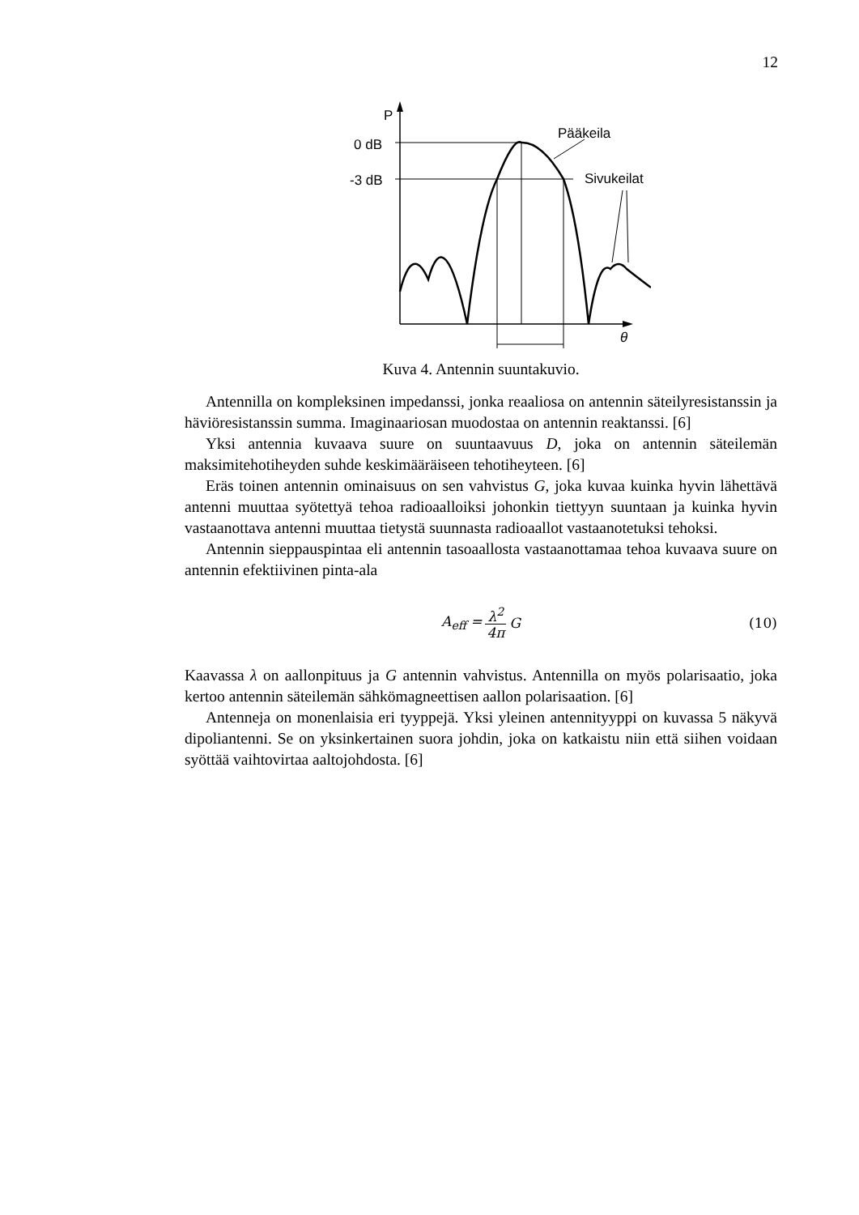12
P
0 dB
-3 dB
Pääkeila
Sivukeilat
θ
Kuva 4. Antennin suuntakuvio.
Antennilla on kompleksinen impedanssi, jonka reaaliosa on antennin säteilyresistanssin ja häviöresistanssin summa. Imaginaariosan muodostaa on antennin reaktanssi. [6]
Yksi antennia kuvaava suure on suuntaavuus D, joka on antennin säteilemän maksimitehotiheyden suhde keskimääräiseen tehotiheyteen. [6]
Eräs toinen antennin ominaisuus on sen vahvistus G, joka kuvaa kuinka hyvin lähettävä antenni muuttaa syötettyä tehoa radioaalloiksi johonkin tiettyyn suuntaan ja kuinka hyvin vastaanottava antenni muuttaa tietystä suunnasta radioaallot vastaanotetuksi tehoksi.
Antennin sieppauspintaa eli antennin tasoaallosta vastaanottamaa tehoa kuvaava suure on antennin efektiivinen pinta-ala
A<sub>eff</sub> = λ<sup>2</sup> 4π G (10)
Kaavassa λ on aallonpituus ja G antennin vahvistus. Antennilla on myös polarisaatio, joka kertoo antennin säteilemän sähkömagneettisen aallon polarisaation. [6]
Antenneja on monenlaisia eri tyyppejä. Yksi yleinen antennityyppi on kuvassa 5 näkyvä dipoliantenni. Se on yksinkertainen suora johdin, joka on katkaistu niin että siihen voidaan syöttää vaihtovirtaa aaltojohdosta. [6]